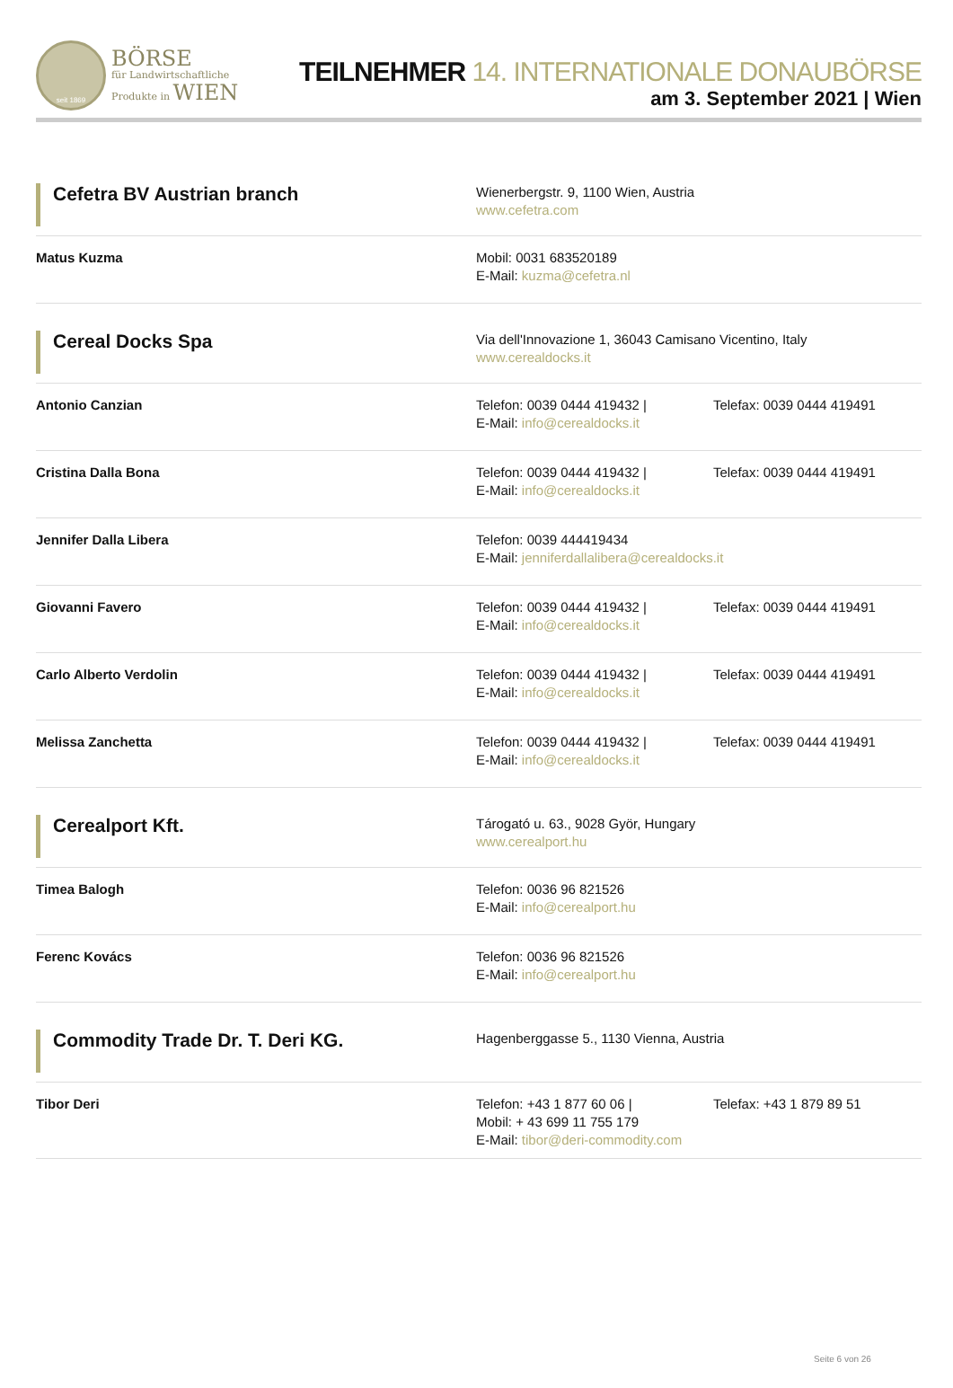seit 1869
BÖRSE
für Landwirtschaftliche
Produkte in WIEN
TEILNEHMER 14. INTERNATIONALE DONAUBÖRSE
am 3. September 2021 | Wien
| Cefetra BV Austrian branch | Wienerbergstr. 9, 1100 Wien, Austria www.cefetra.com |
| Matus Kuzma | Mobil: 0031 683520189 E-Mail: kuzma@cefetra.nl |
| Cereal Docks Spa | Via dell'Innovazione 1, 36043 Camisano Vicentino, Italy www.cerealdocks.it |
| Antonio Canzian | Telefon: 0039 0444 419432 / Telefax: 0039 0444 419491 E-Mail: info@cerealdocks.it |
| Cristina Dalla Bona | Telefon: 0039 0444 419432 / Telefax: 0039 0444 419491 E-Mail: info@cerealdocks.it |
| Jennifer Dalla Libera | Telefon: 0039 444419434 E-Mail: jenniferdallalibera@cerealdocks.it |
| Giovanni Favero | Telefon: 0039 0444 419432 / Telefax: 0039 0444 419491 E-Mail: info@cerealdocks.it |
| Carlo Alberto Verdolin | Telefon: 0039 0444 419432 / Telefax: 0039 0444 419491 E-Mail: info@cerealdocks.it |
| Melissa Zanchetta | Telefon: 0039 0444 419432 / Telefax: 0039 0444 419491 E-Mail: info@cerealdocks.it |
| Cerealport Kft. | Tárogató u. 63., 9028 Györ, Hungary www.cerealport.hu |
| Timea Balogh | Telefon: 0036 96 821526 E-Mail: info@cerealport.hu |
| Ferenc Kovács | Telefon: 0036 96 821526 E-Mail: info@cerealport.hu |
| Commodity Trade Dr. T. Deri KG. | Hagenberggasse 5., 1130 Vienna, Austria |
| Tibor Deri | Telefon: +43 1 877 60 06 / Telefax: +43 1 879 89 51 Mobil: + 43 699 11 755 179 E-Mail: tibor@deri-commodity.com |
Seite 6 von 26